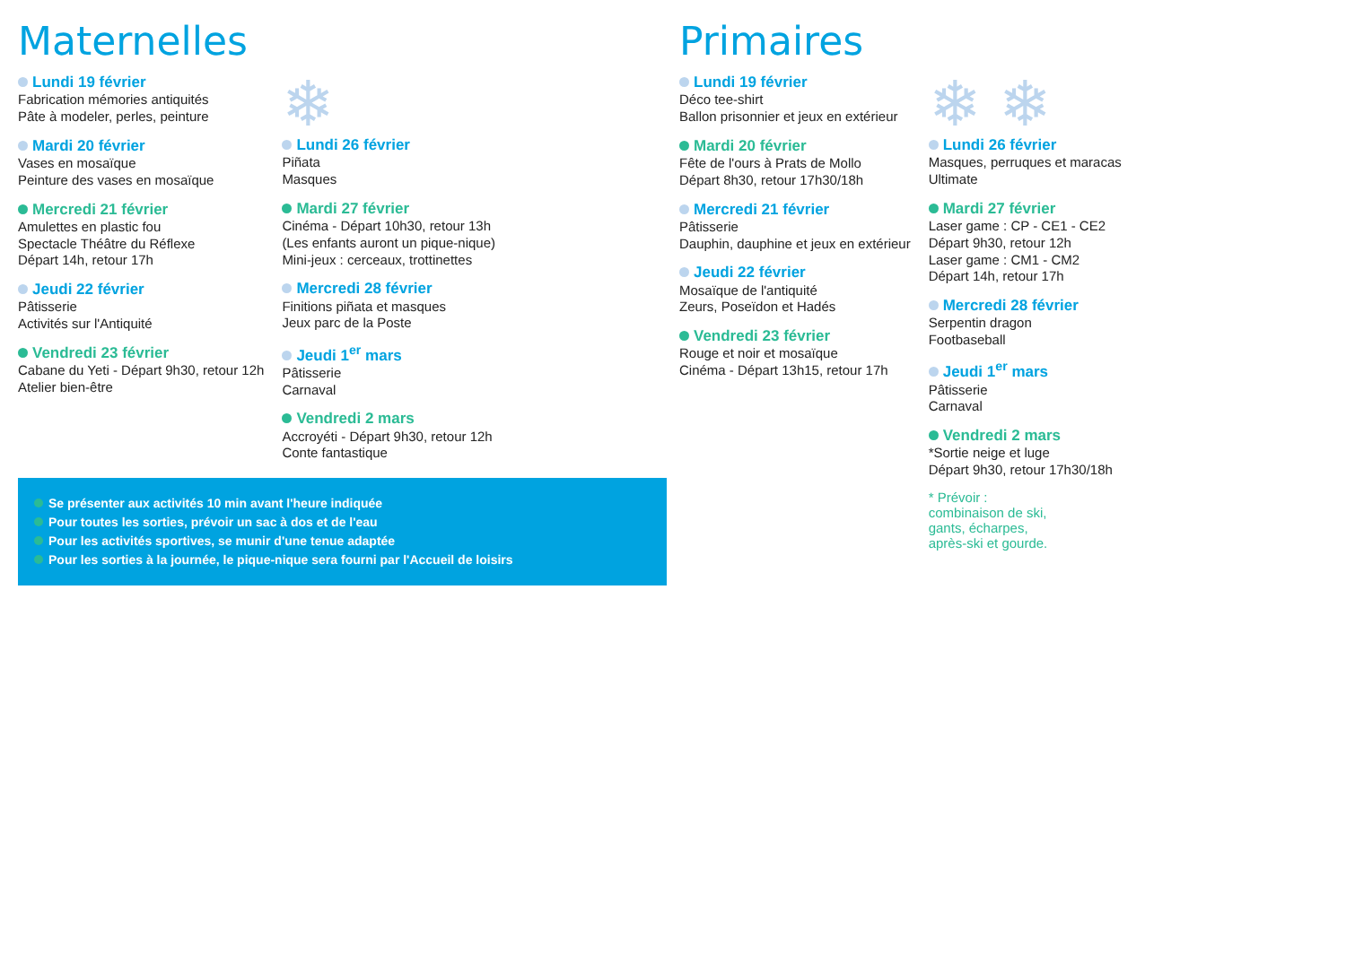Maternelles
Lundi 19 février
Fabrication mémories antiquités
Pâte à modeler, perles, peinture
Mardi 20 février
Vases en mosaïque
Peinture des vases en mosaïque
Mercredi 21 février
Amulettes en plastic fou
Spectacle Théâtre du Réflexe
Départ 14h, retour 17h
Jeudi 22 février
Pâtisserie
Activités sur l'Antiquité
Vendredi 23 février
Cabane du Yeti - Départ 9h30, retour 12h
Atelier bien-être
❄
Lundi 26 février
Piñata
Masques
Mardi 27 février
Cinéma - Départ 10h30, retour 13h
(Les enfants auront un pique-nique)
Mini-jeux : cerceaux, trottinettes
Mercredi 28 février
Finitions piñata et masques
Jeux parc de la Poste
Jeudi 1<sup>er</sup> mars
Pâtisserie
Carnaval
Vendredi 2 mars
Accroyéti - Départ 9h30, retour 12h
Conte fantastique
Se présenter aux activités 10 min avant l'heure indiquée
Pour toutes les sorties, prévoir un sac à dos et de l'eau
Pour les activités sportives, se munir d'une tenue adaptée
Pour les sorties à la journée, le pique-nique sera fourni par l'Accueil de loisirs
Primaires
Lundi 19 février
Déco tee-shirt
Ballon prisonnier et jeux en extérieur
Mardi 20 février
Fête de l'ours à Prats de Mollo
Départ 8h30, retour 17h30/18h
Mercredi 21 février
Pâtisserie
Dauphin, dauphine et jeux en extérieur
Jeudi 22 février
Mosaïque de l'antiquité
Zeurs, Poseïdon et Hadés
Vendredi 23 février
Rouge et noir et mosaïque
Cinéma - Départ 13h15, retour 17h
❄ ❄
Lundi 26 février
Masques, perruques et maracas
Ultimate
Mardi 27 février
Laser game : CP - CE1 - CE2
Départ 9h30, retour 12h
Laser game : CM1 - CM2
Départ 14h, retour 17h
Mercredi 28 février
Serpentin dragon
Footbaseball
Jeudi 1<sup>er</sup> mars
Pâtisserie
Carnaval
Vendredi 2 mars
*Sortie neige et luge
Départ 9h30, retour 17h30/18h
* Prévoir :
combinaison de ski,
gants, écharpes,
après-ski et gourde.